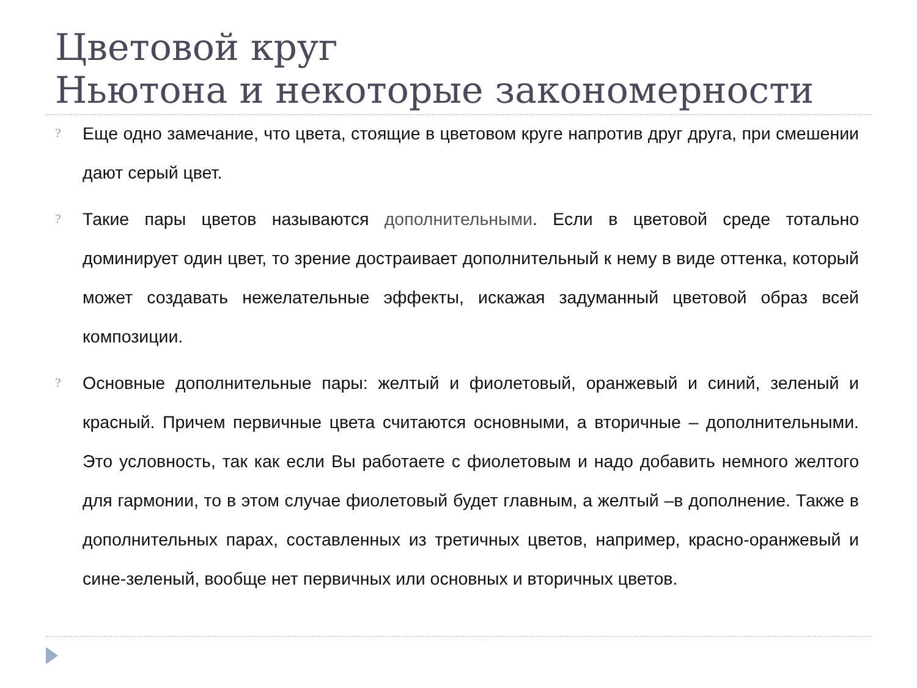Цветовой круг
Ньютона и некоторые закономерности
?
Еще одно замечание, что цвета, стоящие в цветовом круге напротив друг друга, при смешении дают серый цвет.
?
Такие пары цветов называются дополнительными. Если в цветовой среде тотально доминирует один цвет, то зрение достраивает дополнительный к нему в виде оттенка, который может создавать нежелательные эффекты, искажая задуманный цветовой образ всей композиции.
?
Основные дополнительные пары: желтый и фиолетовый, оранжевый и синий, зеленый и красный. Причем первичные цвета считаются основными, а вторичные – дополнительными. Это условность, так как если Вы работаете с фиолетовым и надо добавить немного желтого для гармонии, то в этом случае фиолетовый будет главным, а желтый –в дополнение. Также в дополнительных парах, составленных из третичных цветов, например, красно-оранжевый и сине-зеленый, вообще нет первичных или основных и вторичных цветов.